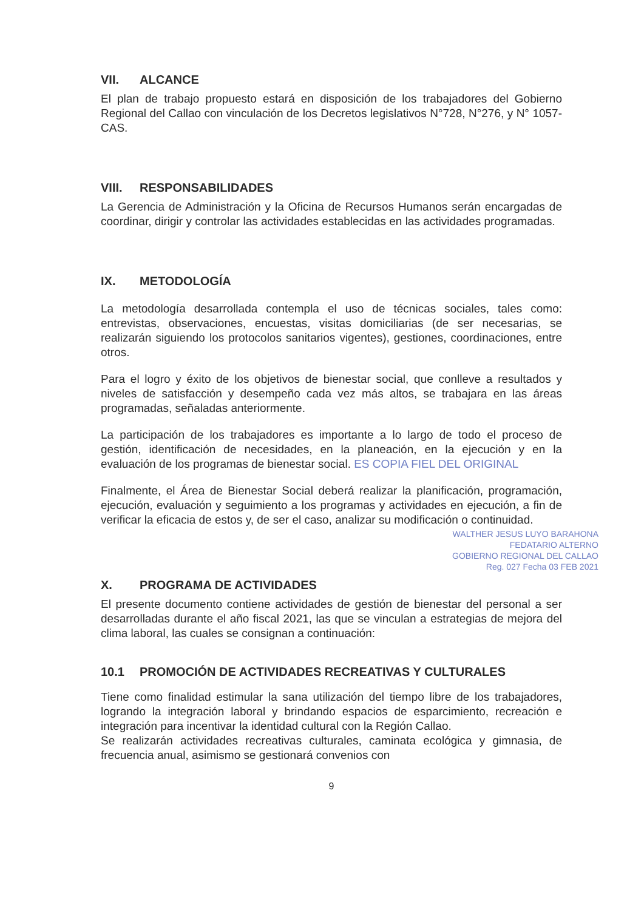VII. ALCANCE
El plan de trabajo propuesto estará en disposición de los trabajadores del Gobierno Regional del Callao con vinculación de los Decretos legislativos N°728, N°276, y N° 1057- CAS.
VIII. RESPONSABILIDADES
La Gerencia de Administración y la Oficina de Recursos Humanos serán encargadas de coordinar, dirigir y controlar las actividades establecidas en las actividades programadas.
IX. METODOLOGÍA
La metodología desarrollada contempla el uso de técnicas sociales, tales como: entrevistas, observaciones, encuestas, visitas domiciliarias (de ser necesarias, se realizarán siguiendo los protocolos sanitarios vigentes), gestiones, coordinaciones, entre otros.
Para el logro y éxito de los objetivos de bienestar social, que conlleve a resultados y niveles de satisfacción y desempeño cada vez más altos, se trabajara en las áreas programadas, señaladas anteriormente.
La participación de los trabajadores es importante a lo largo de todo el proceso de gestión, identificación de necesidades, en la planeación, en la ejecución y en la evaluación de los programas de bienestar social. ES COPIA FIEL DEL ORIGINAL
Finalmente, el Área de Bienestar Social deberá realizar la planificación, programación, ejecución, evaluación y seguimiento a los programas y actividades en ejecución, a fin de verificar la eficacia de estos y, de ser el caso, analizar su modificación o continuidad.
WALTHER JESUS LUYO BARAHONA
FEDATARIO ALTERNO
GOBIERNO REGIONAL DEL CALLAO
Reg. 027 Fecha 03 FEB 2021
X. PROGRAMA DE ACTIVIDADES
El presente documento contiene actividades de gestión de bienestar del personal a ser desarrolladas durante el año fiscal 2021, las que se vinculan a estrategias de mejora del clima laboral, las cuales se consignan a continuación:
10.1 PROMOCIÓN DE ACTIVIDADES RECREATIVAS Y CULTURALES
Tiene como finalidad estimular la sana utilización del tiempo libre de los trabajadores, logrando la integración laboral y brindando espacios de esparcimiento, recreación e integración para incentivar la identidad cultural con la Región Callao.
Se realizarán actividades recreativas culturales, caminata ecológica y gimnasia, de frecuencia anual, asimismo se gestionará convenios con
9